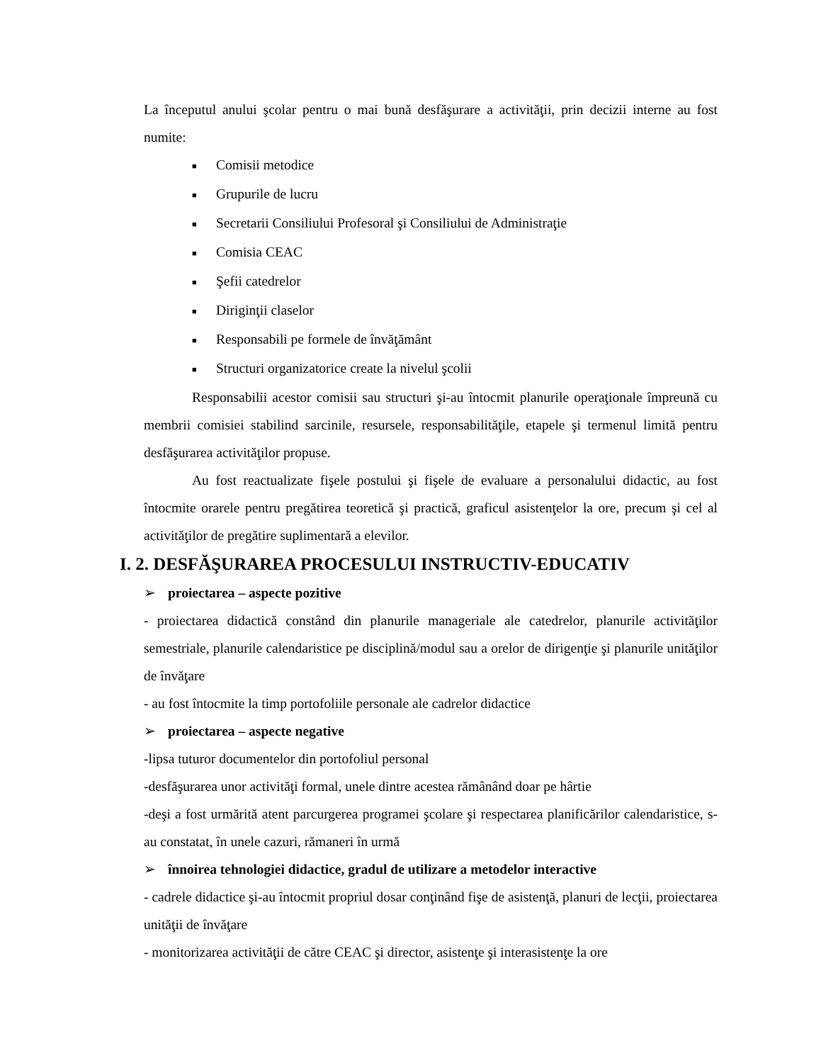La începutul anului şcolar pentru o mai bună desfăşurare a activităţii, prin decizii interne au fost numite:
■ Comisii metodice
■ Grupurile de lucru
■ Secretarii Consiliului Profesoral şi Consiliului de Administraţie
■ Comisia CEAC
■ Şefii catedrelor
■ Diriginţii claselor
■ Responsabili pe formele de învăţământ
■ Structuri organizatorice create la nivelul şcolii
Responsabilii acestor comisii sau structuri şi-au întocmit planurile operaţionale împreună cu membrii comisiei stabilind sarcinile, resursele, responsabilităţile, etapele şi termenul limită pentru desfăşurarea activităţilor propuse.
Au fost reactualizate fişele postului şi fişele de evaluare a personalului didactic, au fost întocmite orarele pentru pregătirea teoretică şi practică, graficul asistenţelor la ore, precum şi cel al activităţilor de pregătire suplimentară a elevilor.
I. 2. DESFĂŞURAREA PROCESULUI INSTRUCTIV-EDUCATIV
➢ proiectarea – aspecte pozitive
- proiectarea didactică constând din planurile manageriale ale catedrelor, planurile activităţilor semestriale, planurile calendaristice pe disciplină/modul sau a orelor de dirigenţie şi planurile unităţilor de învăţare
- au fost întocmite la timp portofoliile personale ale cadrelor didactice
➢ proiectarea – aspecte negative
-lipsa tuturor documentelor din portofoliul personal
-desfăşurarea unor activităţi formal, unele dintre acestea rămânând doar pe hârtie
-deşi a fost urmărită atent parcurgerea programei şcolare şi respectarea planificărilor calendaristice, s-au constatat, în unele cazuri, rămaneri în urmă
➢ înnoirea tehnologiei didactice, gradul de utilizare a metodelor interactive
- cadrele didactice şi-au întocmit propriul dosar conţinând fişe de asistenţă, planuri de lecţii, proiectarea unităţii de învăţare
- monitorizarea activităţii de către CEAC şi director, asistenţe şi interasistenţe la ore